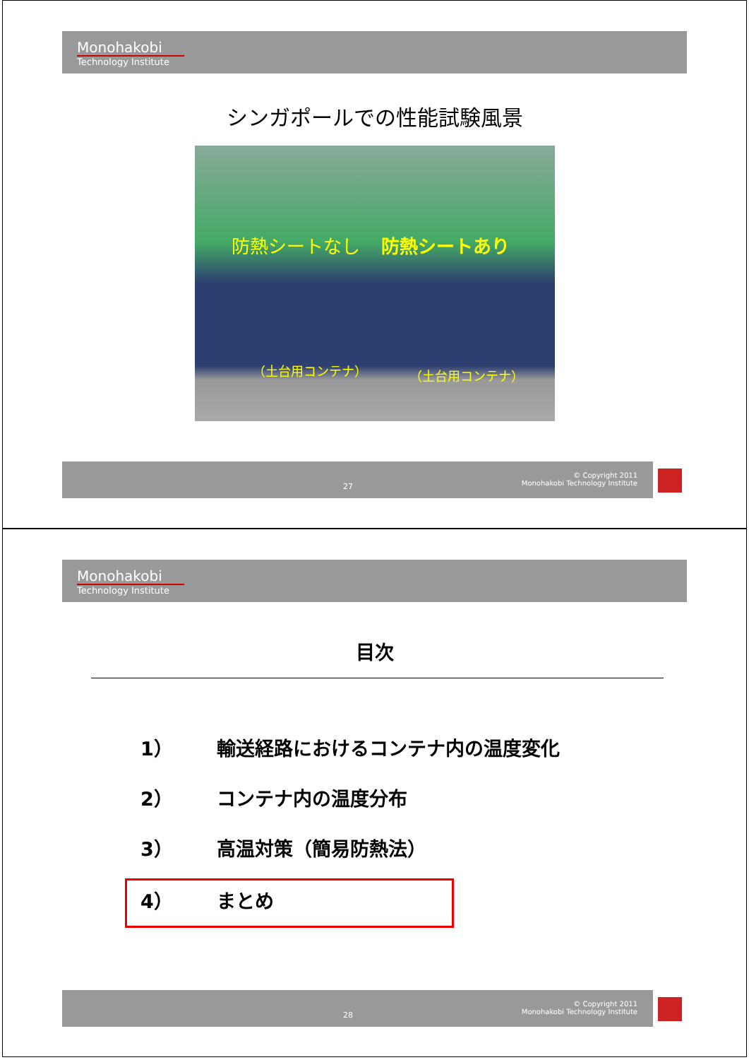Monohakobi
Technology Institute
シンガポールでの性能試験風景
防熱シートなし 防熱シートあり
（土台用コンテナ） （土台用コンテナ）
27
© Copyright 2011
Monohakobi Technology Institute
Monohakobi
Technology Institute
目次
1） 輸送経路におけるコンテナ内の温度変化
2） コンテナ内の温度分布
3） 高温対策（簡易防熱法）
4） まとめ
28
© Copyright 2011
Monohakobi Technology Institute